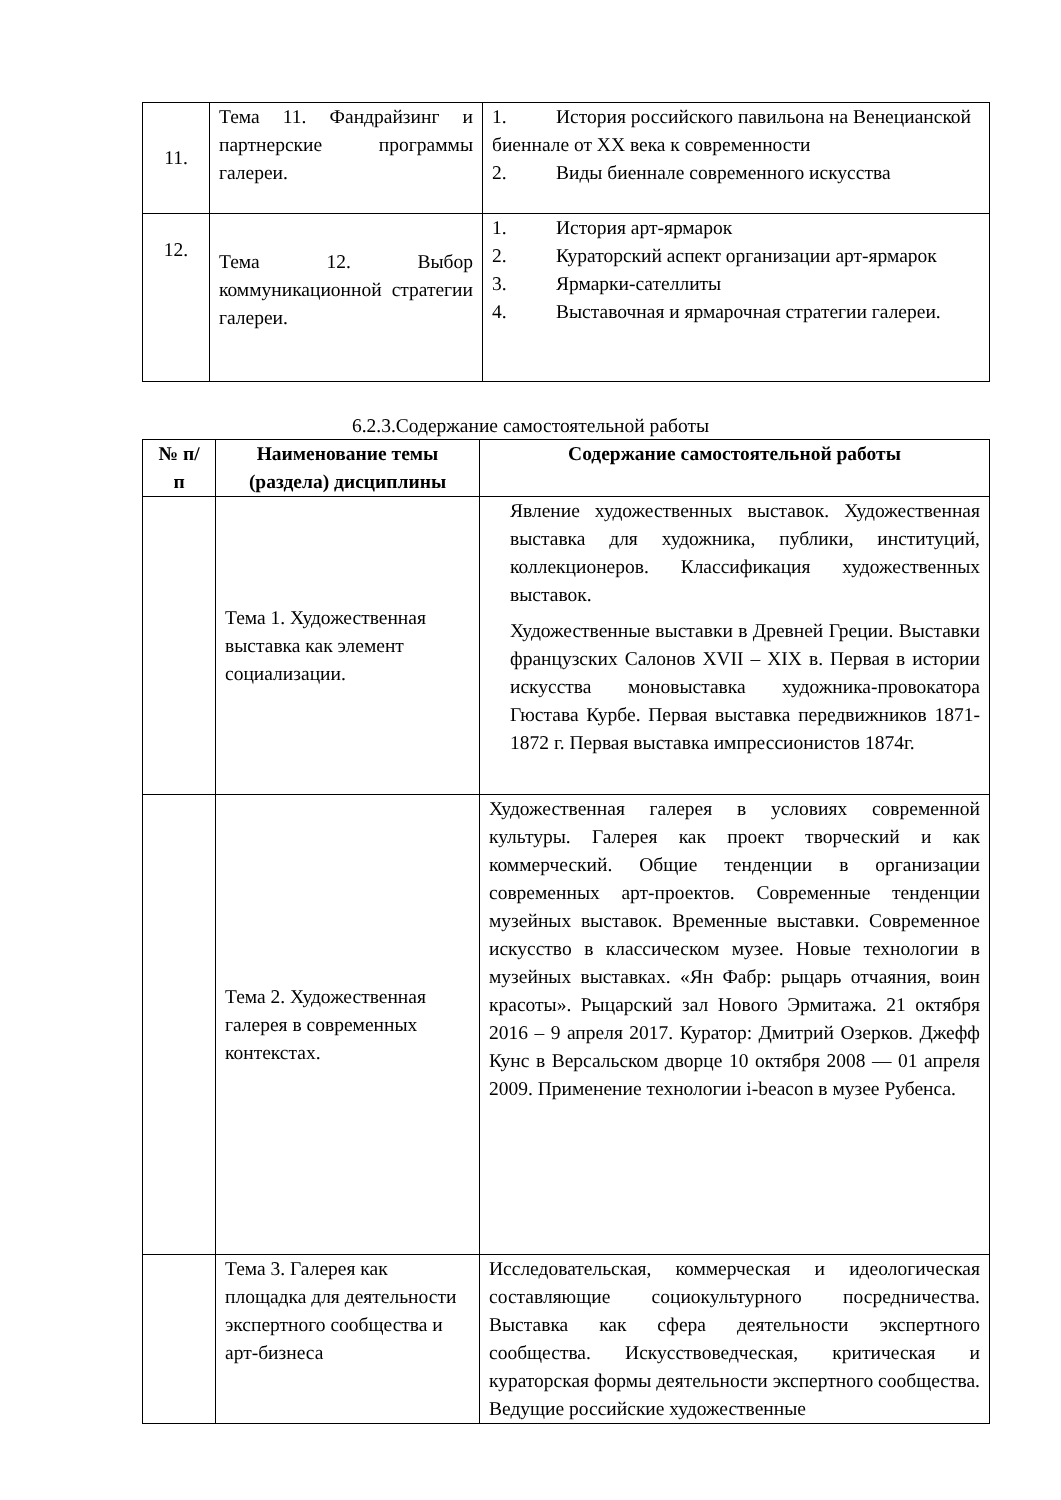| 11. | Тема 11. Фандрайзинг и партнерские программы галереи. | 1. История российского павильона на Венецианской биеннале от XX века к современности 2. Виды биеннале современного искусства |
| 12. | Тема 12. Выбор коммуникационной стратегии галереи. | 1. История арт-ярмарок 2. Кураторский аспект организации арт-ярмарок 3. Ярмарки-сателлиты 4. Выставочная и ярмарочная стратегии галереи. |
6.2.3.Содержание самостоятельной работы
| № п/ п | Наименование темы (раздела) дисциплины | Содержание самостоятельной работы |
| --- | --- | --- |
| | Тема 1. Художественная выставка как элемент социализации. | Явление художественных выставок. Художественная выставка для художника, публики, институций, коллекционеров. Классификация художественных выставок. Художественные выставки в Древней Греции. Выставки французских Салонов XVII – XIX в. Первая в истории искусства моновыставка художника-провокатора Гюстава Курбе. Первая выставка передвижников 1871-1872 г. Первая выставка импрессионистов 1874г. |
| | Тема 2. Художественная галерея в современных контекстах. | Художественная галерея в условиях современной культуры. Галерея как проект творческий и как коммерческий. Общие тенденции в организации современных арт-проектов. Современные тенденции музейных выставок. Временные выставки. Современное искусство в классическом музее. Новые технологии в музейных выставках. «Ян Фабр: рыцарь отчаяния, воин красоты». Рыцарский зал Нового Эрмитажа. 21 октября 2016 – 9 апреля 2017. Куратор: Дмитрий Озерков. Джефф Кунс в Версальском дворце 10 октября 2008 — 01 апреля 2009. Применение технологии i-beacon в музее Рубенса. |
| | Тема 3. Галерея как площадка для деятельности экспертного сообщества и арт-бизнеса | Исследовательская, коммерческая и идеологическая составляющие социокультурного посредничества. Выставка как сфера деятельности экспертного сообщества. Искусствоведческая, критическая и кураторская формы деятельности экспертного сообщества. Ведущие российские художественные |